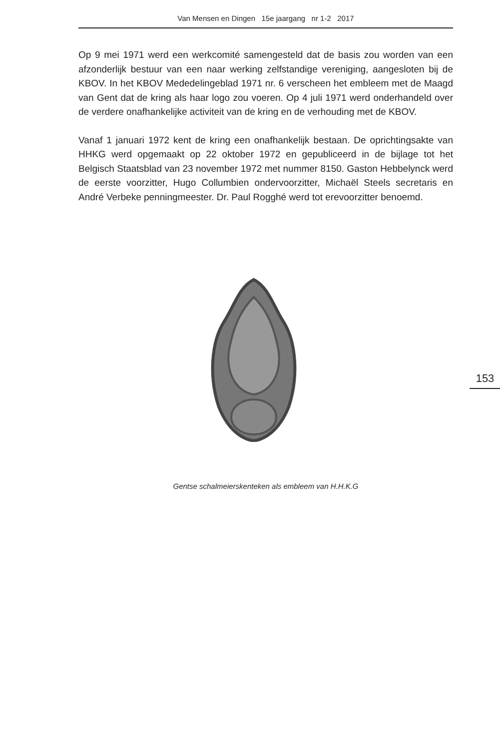Van Mensen en Dingen 15e jaargang nr 1-2 2017
Op 9 mei 1971 werd een werkcomité samengesteld dat de basis zou worden van een afzonderlijk bestuur van een naar werking zelfstandige vereniging, aangesloten bij de KBOV. In het KBOV Mededelingeblad 1971 nr. 6 verscheen het embleem met de Maagd van Gent dat de kring als haar logo zou voeren. Op 4 juli 1971 werd onderhandeld over de verdere onafhankelijke activiteit van de kring en de verhouding met de KBOV.
Vanaf 1 januari 1972 kent de kring een onafhankelijk bestaan. De oprichtingsakte van HHKG werd opgemaakt op 22 oktober 1972 en gepubliceerd in de bijlage tot het Belgisch Staatsblad van 23 november 1972 met nummer 8150. Gaston Hebbelynck werd de eerste voorzitter, Hugo Collumbien ondervoorzitter, Michaël Steels secretaris en André Verbeke penningmeester. Dr. Paul Rogghé werd tot erevoorzitter benoemd.
153
Gentse schalmeierskenteken als embleem van H.H.K.G